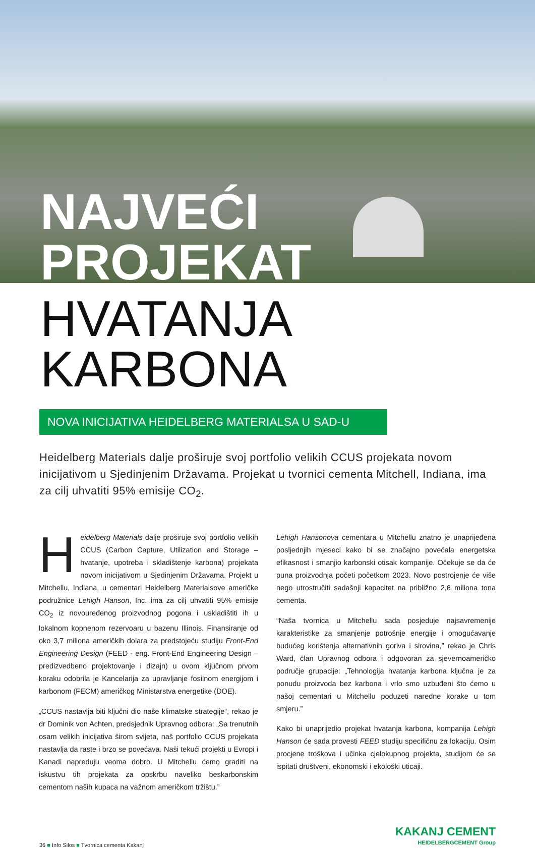NAJVEĆI PROJEKAT
HVATANJA KARBONA
NOVA INICIJATIVA HEIDELBERG MATERIALSA U SAD-U
Heidelberg Materials dalje proširuje svoj portfolio velikih CCUS projekata novom inicijativom u Sjedinjenim Državama. Projekat u tvornici cementa Mitchell, Indiana, ima za cilj uhvatiti 95% emisije CO<sub>2</sub>.
Heidelberg Materials dalje proširuje svoj portfolio velikih CCUS (Carbon Capture, Utilization and Storage – hvatanje, upotreba i skladištenje karbona) projekata novom inicijativom u Sjedinjenim Državama. Projekt u Mitchellu, Indiana, u cementari Heidelberg Materialsove američke podružnice Lehigh Hanson, Inc. ima za cilj uhvatiti 95% emisije CO<sub>2</sub> iz novouređenog proizvodnog pogona i uskladištiti ih u lokalnom kopnenom rezervoaru u bazenu Illinois. Finansiranje od oko 3,7 miliona američkih dolara za predstojeću studiju Front-End Engineering Design (FEED - eng. Front-End Engineering Design – predizvedbeno projektovanje i dizajn) u ovom ključnom prvom koraku odobrila je Kancelarija za upravljanje fosilnom energijom i karbonom (FECM) američkog Ministarstva energetike (DOE).
„CCUS nastavlja biti ključni dio naše klimatske strategije“, rekao je dr Dominik von Achten, predsjednik Upravnog odbora: „Sa trenutnih osam velikih inicijativa širom svijeta, naš portfolio CCUS projekata nastavlja da raste i brzo se povećava. Naši tekući projekti u Evropi i Kanadi napreduju veoma dobro. U Mitchellu ćemo graditi na iskustvu tih projekata za opskrbu naveliko beskarbonskim cementom naših kupaca na važnom američkom tržištu.”
Lehigh Hansonova cementara u Mitchellu znatno je unaprijeđena posljednjih mjeseci kako bi se značajno povećala energetska efikasnost i smanjio karbonski otisak kompanije. Očekuje se da će puna proizvodnja početi početkom 2023. Novo postrojenje će više nego utrostručiti sadašnji kapacitet na približno 2,6 miliona tona cementa.
“Naša tvornica u Mitchellu sada posjeduje najsavremenije karakteristike za smanjenje potrošnje energije i omogućavanje budućeg korištenja alternativnih goriva i sirovina,” rekao je Chris Ward, član Upravnog odbora i odgovoran za sjevernoameričko područje grupacije: „Tehnologija hvatanja karbona ključna je za ponudu proizvoda bez karbona i vrlo smo uzbuđeni što ćemo u našoj cementari u Mitchellu poduzeti naredne korake u tom smjeru.”
Kako bi unaprijedio projekat hvatanja karbona, kompanija Lehigh Hanson će sada provesti FEED studiju specifičnu za lokaciju. Osim procjene troškova i učinka cjelokupnog projekta, studijom će se ispitati društveni, ekonomski i ekološki uticaji.
36 ■ Info Silos ■ Tvornica cementa Kakanj
KAKANJ CEMENT
HEIDELBERGCEMENT Group